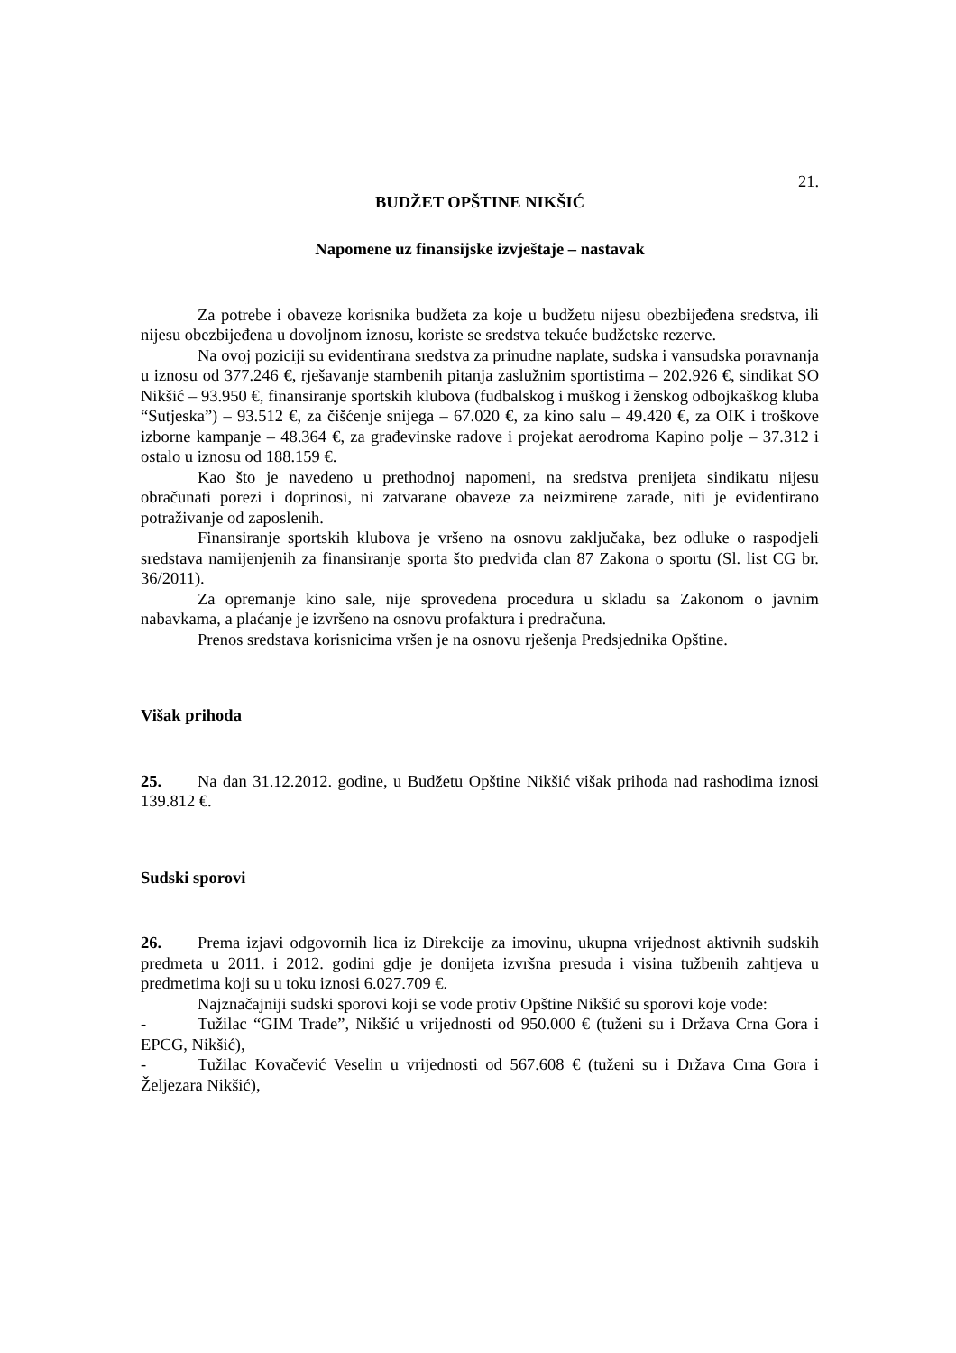21.
BUDŽET OPŠTINE NIKŠIĆ
Napomene uz finansijske izvještaje – nastavak
Za potrebe i obaveze korisnika budžeta za koje u budžetu nijesu obezbijeđena sredstva, ili nijesu obezbijeđena u dovoljnom iznosu, koriste se sredstva tekuće budžetske rezerve.
Na ovoj poziciji su evidentirana sredstva za prinudne naplate, sudska i vansudska poravnanja u iznosu od 377.246 €, rješavanje stambenih pitanja zaslužnim sportistima – 202.926 €, sindikat SO Nikšić – 93.950 €, finansiranje sportskih klubova (fudbalskog i muškog i ženskog odbojkaškog kluba “Sutjeska”) – 93.512 €, za čišćenje snijega – 67.020 €, za kino salu – 49.420 €, za OIK i troškove izborne kampanje – 48.364 €, za građevinske radove i projekat aerodroma Kapino polje – 37.312 i ostalo u iznosu od 188.159 €.
Kao što je navedeno u prethodnoj napomeni, na sredstva prenijeta sindikatu nijesu obračunati porezi i doprinosi, ni zatvarane obaveze za neizmirene zarade, niti je evidentirano potraživanje od zaposlenih.
Finansiranje sportskih klubova je vršeno na osnovu zaključaka, bez odluke o raspodjeli sredstava namijenjenih za finansiranje sporta što predviđa clan 87 Zakona o sportu (Sl. list CG br. 36/2011).
Za opremanje kino sale, nije sprovedena procedura u skladu sa Zakonom o javnim nabavkama, a plaćanje je izvršeno na osnovu profaktura i predračuna.
Prenos sredstava korisnicima vršen je na osnovu rješenja Predsjednika Opštine.
Višak prihoda
25. Na dan 31.12.2012. godine, u Budžetu Opštine Nikšić višak prihoda nad rashodima iznosi 139.812 €.
Sudski sporovi
26. Prema izjavi odgovornih lica iz Direkcije za imovinu, ukupna vrijednost aktivnih sudskih predmeta u 2011. i 2012. godini gdje je donijeta izvršna presuda i visina tužbenih zahtjeva u predmetima koji su u toku iznosi 6.027.709 €.
Najznačajniji sudski sporovi koji se vode protiv Opštine Nikšić su sporovi koje vode:
- Tužilac “GIM Trade”, Nikšić u vrijednosti od 950.000 € (tuženi su i Država Crna Gora i EPCG, Nikšić),
- Tužilac Kovačević Veselin u vrijednosti od 567.608 € (tuženi su i Država Crna Gora i Željezara Nikšić),